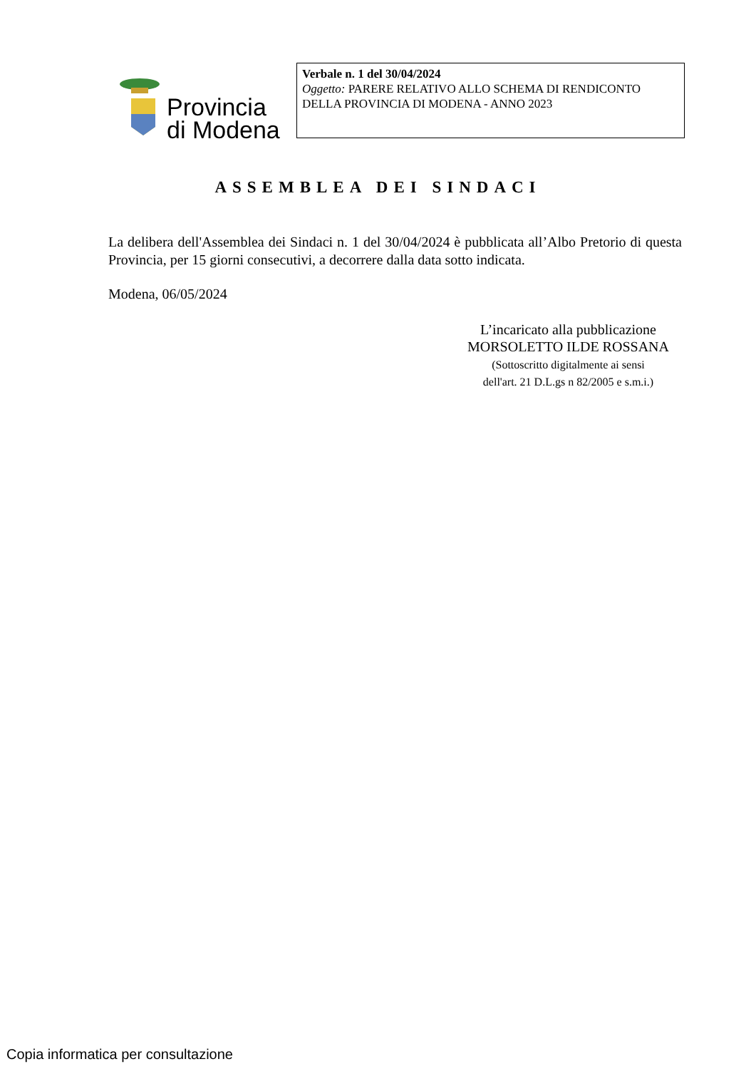Provincia
di Modena
Verbale n. 1 del 30/04/2024
Oggetto: PARERE RELATIVO ALLO SCHEMA DI RENDICONTO DELLA PROVINCIA DI MODENA - ANNO 2023
ASSEMBLEA DEI SINDACI
La delibera dell'Assemblea dei Sindaci n. 1 del 30/04/2024 è pubblicata all’Albo Pretorio di questa Provincia, per 15 giorni consecutivi, a decorrere dalla data sotto indicata.
Modena, 06/05/2024
L’incaricato alla pubblicazione
MORSOLETTO ILDE ROSSANA
(Sottoscritto digitalmente ai sensi
dell'art. 21 D.L.gs n 82/2005 e s.m.i.)
Copia informatica per consultazione